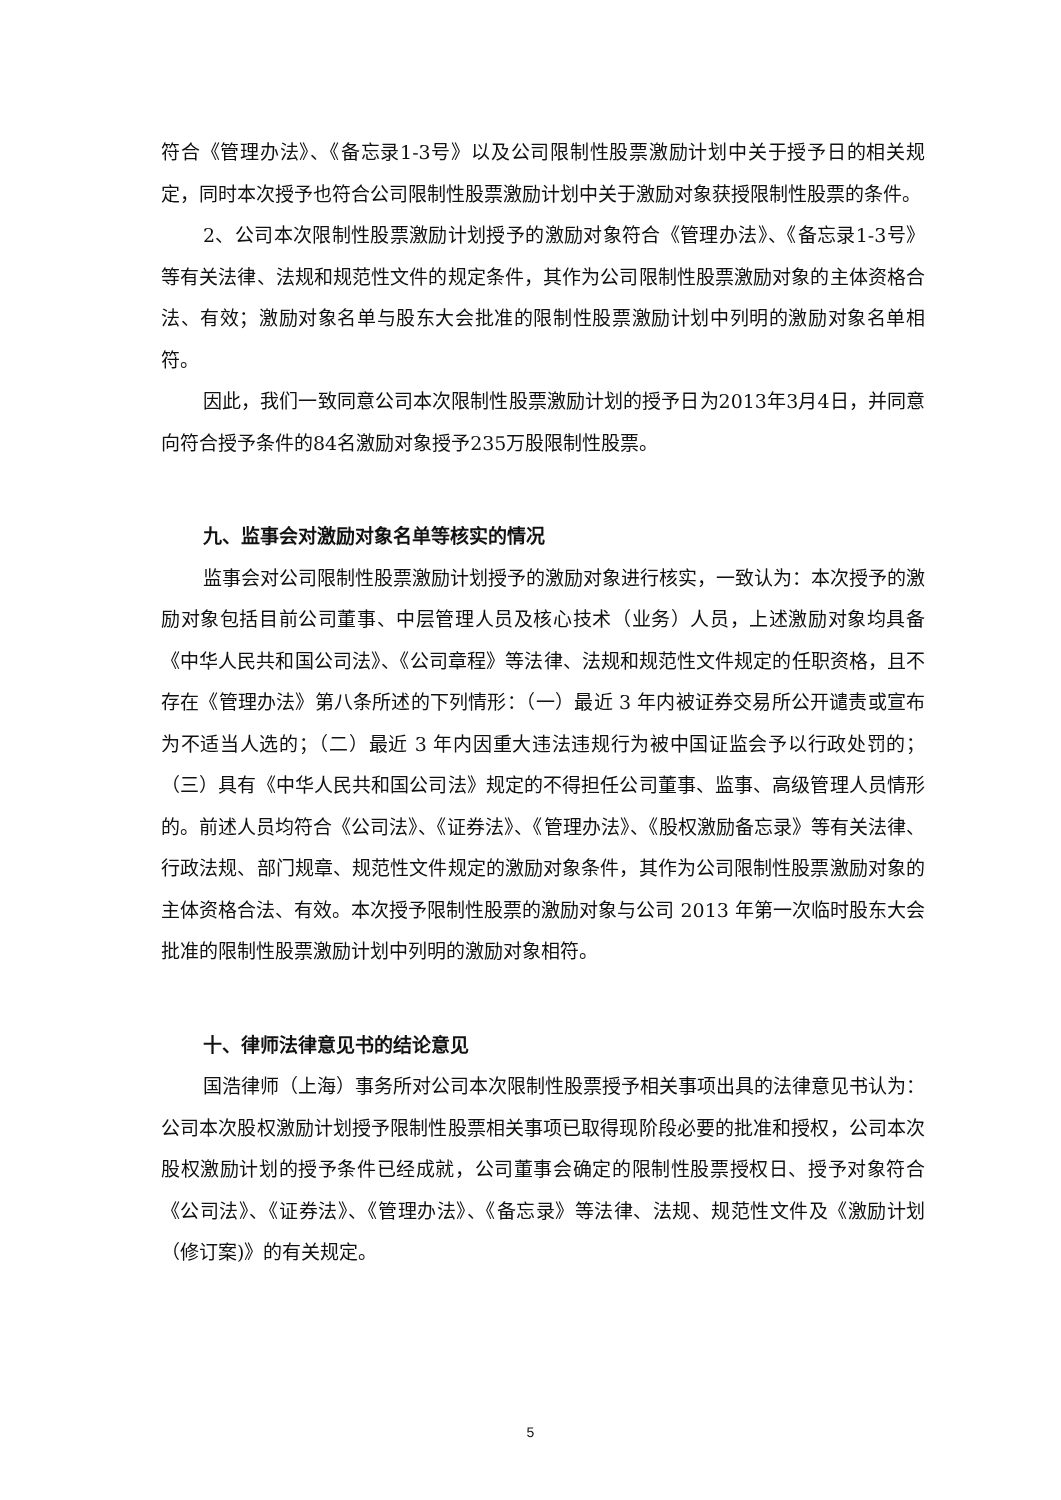符合《管理办法》、《备忘录1-3号》以及公司限制性股票激励计划中关于授予日的相关规定，同时本次授予也符合公司限制性股票激励计划中关于激励对象获授限制性股票的条件。
2、公司本次限制性股票激励计划授予的激励对象符合《管理办法》、《备忘录1-3号》等有关法律、法规和规范性文件的规定条件，其作为公司限制性股票激励对象的主体资格合法、有效；激励对象名单与股东大会批准的限制性股票激励计划中列明的激励对象名单相符。
因此，我们一致同意公司本次限制性股票激励计划的授予日为2013年3月4日，并同意向符合授予条件的84名激励对象授予235万股限制性股票。
九、监事会对激励对象名单等核实的情况
监事会对公司限制性股票激励计划授予的激励对象进行核实，一致认为：本次授予的激励对象包括目前公司董事、中层管理人员及核心技术（业务）人员，上述激励对象均具备《中华人民共和国公司法》、《公司章程》等法律、法规和规范性文件规定的任职资格，且不存在《管理办法》第八条所述的下列情形：（一）最近 3 年内被证券交易所公开谴责或宣布为不适当人选的；（二）最近 3 年内因重大违法违规行为被中国证监会予以行政处罚的；（三）具有《中华人民共和国公司法》规定的不得担任公司董事、监事、高级管理人员情形的。前述人员均符合《公司法》、《证券法》、《管理办法》、《股权激励备忘录》等有关法律、行政法规、部门规章、规范性文件规定的激励对象条件，其作为公司限制性股票激励对象的主体资格合法、有效。本次授予限制性股票的激励对象与公司 2013 年第一次临时股东大会批准的限制性股票激励计划中列明的激励对象相符。
十、律师法律意见书的结论意见
国浩律师（上海）事务所对公司本次限制性股票授予相关事项出具的法律意见书认为：公司本次股权激励计划授予限制性股票相关事项已取得现阶段必要的批准和授权，公司本次股权激励计划的授予条件已经成就，公司董事会确定的限制性股票授权日、授予对象符合《公司法》、《证券法》、《管理办法》、《备忘录》等法律、法规、规范性文件及《激励计划（修订案)》的有关规定。
5